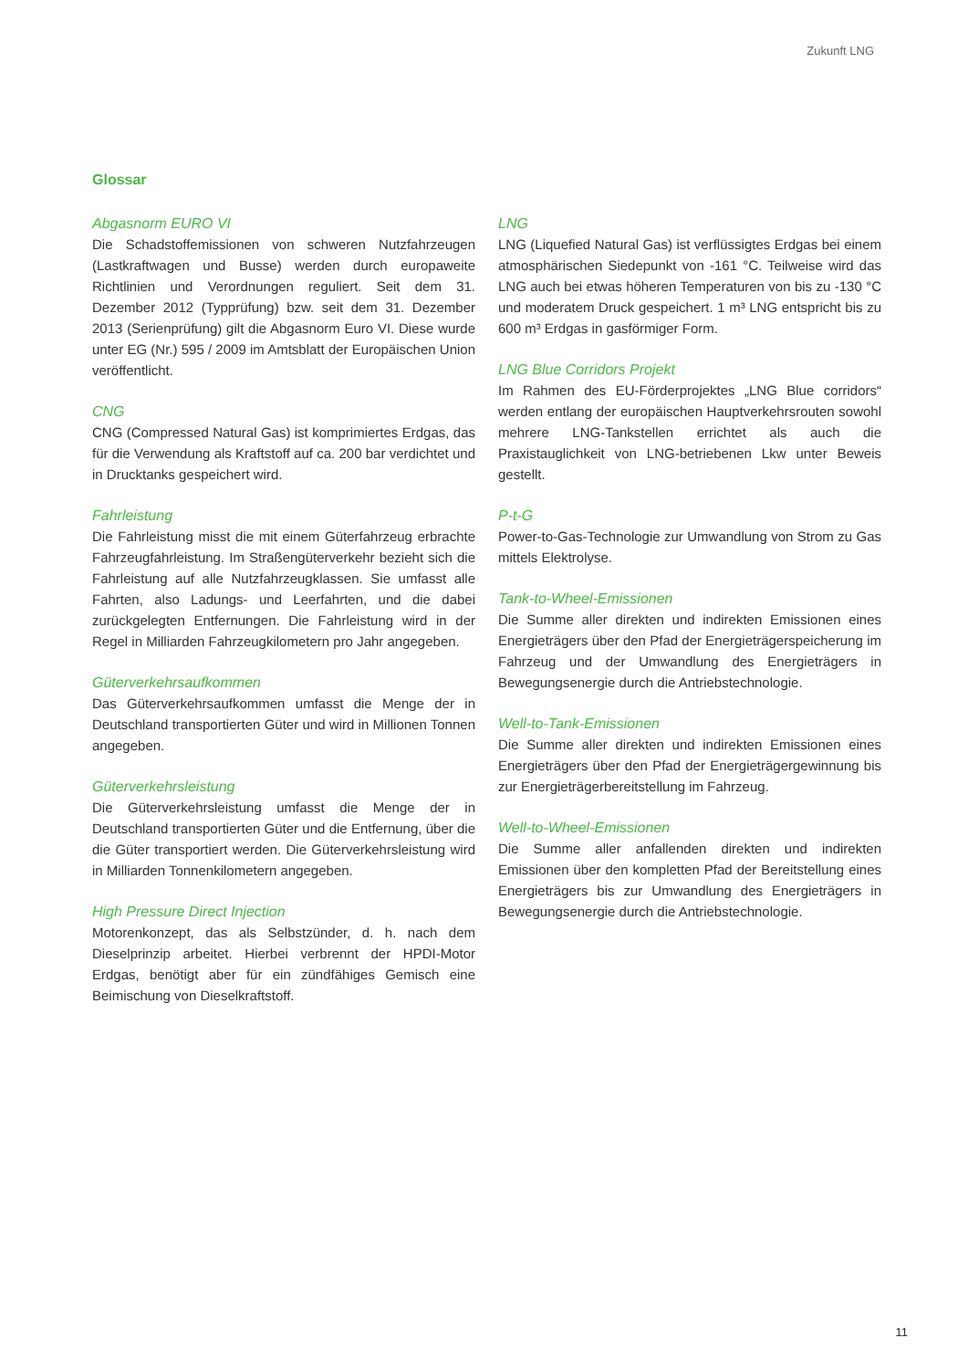Zukunft LNG
Glossar
Abgasnorm EURO VI
Die Schadstoffemissionen von schweren Nutzfahrzeugen (Lastkraftwagen und Busse) werden durch europaweite Richtlinien und Verordnungen reguliert. Seit dem 31. Dezember 2012 (Typprüfung) bzw. seit dem 31. Dezember 2013 (Serienprüfung) gilt die Abgasnorm Euro VI. Diese wurde unter EG (Nr.) 595 / 2009 im Amtsblatt der Europäischen Union veröffentlicht.
CNG
CNG (Compressed Natural Gas) ist komprimiertes Erdgas, das für die Verwendung als Kraftstoff auf ca. 200 bar verdichtet und in Drucktanks gespeichert wird.
Fahrleistung
Die Fahrleistung misst die mit einem Güterfahrzeug erbrachte Fahrzeugfahrleistung. Im Straßengüterverkehr bezieht sich die Fahrleistung auf alle Nutzfahrzeugklassen. Sie umfasst alle Fahrten, also Ladungs- und Leerfahrten, und die dabei zurückgelegten Entfernungen. Die Fahrleistung wird in der Regel in Milliarden Fahrzeugkilometern pro Jahr angegeben.
Güterverkehrsaufkommen
Das Güterverkehrsaufkommen umfasst die Menge der in Deutschland transportierten Güter und wird in Millionen Tonnen angegeben.
Güterverkehrsleistung
Die Güterverkehrsleistung umfasst die Menge der in Deutschland transportierten Güter und die Entfernung, über die die Güter transportiert werden. Die Güterverkehrsleistung wird in Milliarden Tonnenkilometern angegeben.
High Pressure Direct Injection
Motorenkonzept, das als Selbstzünder, d. h. nach dem Dieselprinzip arbeitet. Hierbei verbrennt der HPDI-Motor Erdgas, benötigt aber für ein zündfähiges Gemisch eine Beimischung von Dieselkraftstoff.
LNG
LNG (Liquefied Natural Gas) ist verflüssigtes Erdgas bei einem atmosphärischen Siedepunkt von -161 °C. Teilweise wird das LNG auch bei etwas höheren Temperaturen von bis zu -130 °C und moderatem Druck gespeichert. 1 m³ LNG entspricht bis zu 600 m³ Erdgas in gasförmiger Form.
LNG Blue Corridors Projekt
Im Rahmen des EU-Förderprojektes „LNG Blue corridors“ werden entlang der europäischen Hauptverkehrsrouten sowohl mehrere LNG-Tankstellen errichtet als auch die Praxistauglichkeit von LNG-betriebenen Lkw unter Beweis gestellt.
P-t-G
Power-to-Gas-Technologie zur Umwandlung von Strom zu Gas mittels Elektrolyse.
Tank-to-Wheel-Emissionen
Die Summe aller direkten und indirekten Emissionen eines Energieträgers über den Pfad der Energieträgerspeicherung im Fahrzeug und der Umwandlung des Energieträgers in Bewegungsenergie durch die Antriebstechnologie.
Well-to-Tank-Emissionen
Die Summe aller direkten und indirekten Emissionen eines Energieträgers über den Pfad der Energieträgergewinnung bis zur Energieträgerbereitstellung im Fahrzeug.
Well-to-Wheel-Emissionen
Die Summe aller anfallenden direkten und indirekten Emissionen über den kompletten Pfad der Bereitstellung eines Energieträgers bis zur Umwandlung des Energieträgers in Bewegungsenergie durch die Antriebstechnologie.
11